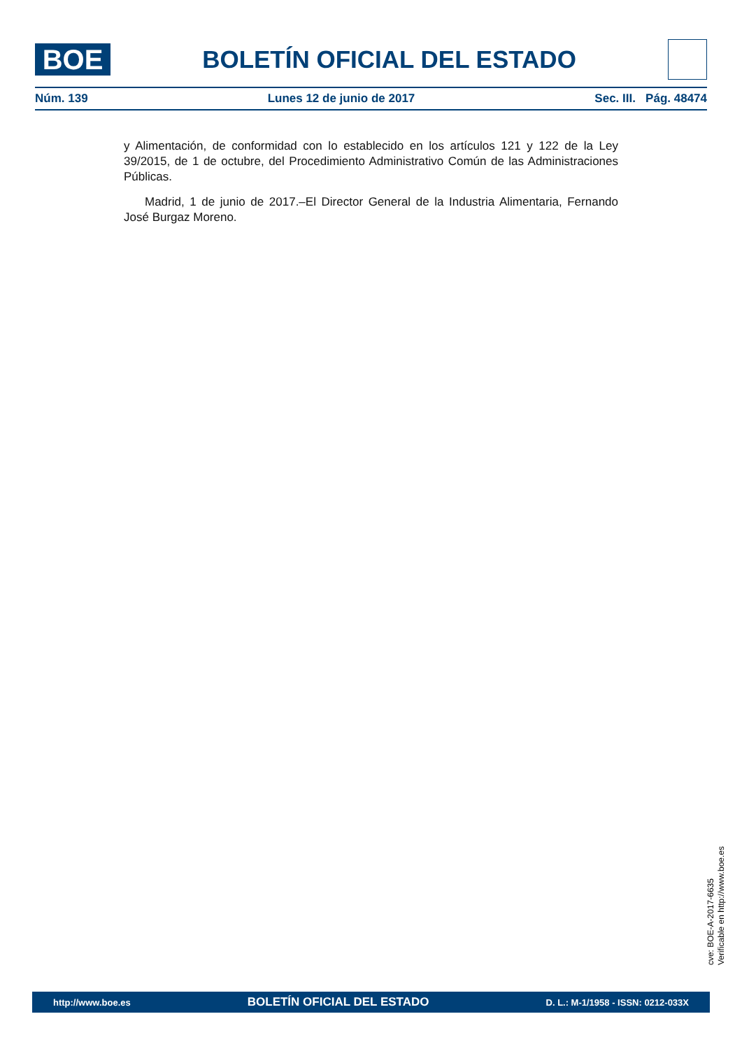BOE
BOLETÍN OFICIAL DEL ESTADO
Núm. 139 Lunes 12 de junio de 2017 Sec. III. Pág. 48474
y Alimentación, de conformidad con lo establecido en los artículos 121 y 122 de la Ley 39/2015, de 1 de octubre, del Procedimiento Administrativo Común de las Administraciones Públicas.
Madrid, 1 de junio de 2017.–El Director General de la Industria Alimentaria, Fernando José Burgaz Moreno.
cve: BOE-A-2017-6635
Verificable en http://www.boe.es
http://www.boe.es BOLETÍN OFICIAL DEL ESTADO D. L.: M-1/1958 - ISSN: 0212-033X